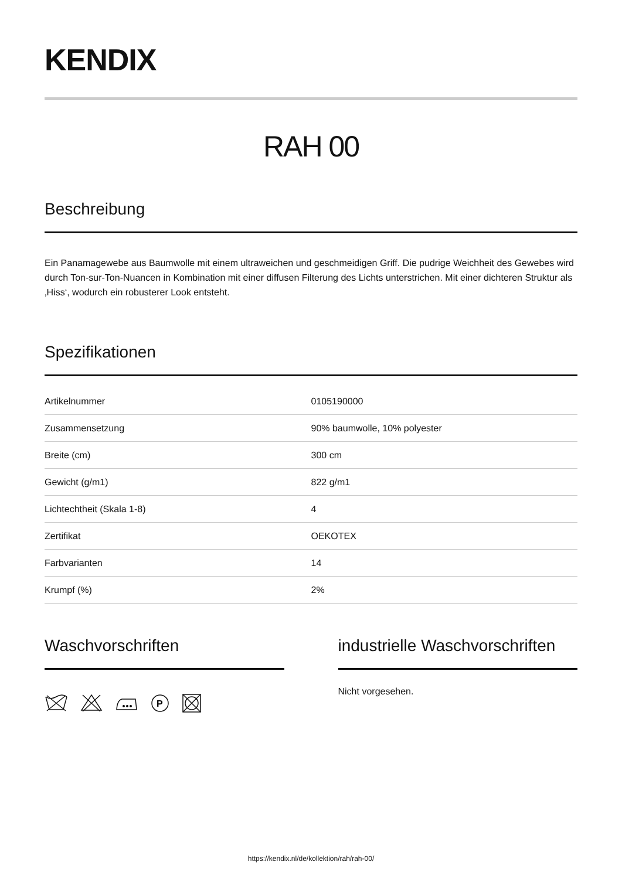KENDIX
RAH 00
Beschreibung
Ein Panamagewebe aus Baumwolle mit einem ultraweichen und geschmeidigen Griff. Die pudrige Weichheit des Gewebes wird durch Ton-sur-Ton-Nuancen in Kombination mit einer diffusen Filterung des Lichts unterstrichen. Mit einer dichteren Struktur als ‚Hiss‘, wodurch ein robusterer Look entsteht.
Spezifikationen
| Artikelnummer | 0105190000 |
| Zusammensetzung | 90% baumwolle, 10% polyester |
| Breite (cm) | 300 cm |
| Gewicht (g/m1) | 822 g/m1 |
| Lichtechtheit (Skala 1-8) | 4 |
| Zertifikat | OEKOTEX |
| Farbvarianten | 14 |
| Krumpf (%) | 2% |
Waschvorschriften
P
industrielle Waschvorschriften
Nicht vorgesehen.
https://kendix.nl/de/kollektion/rah/rah-00/